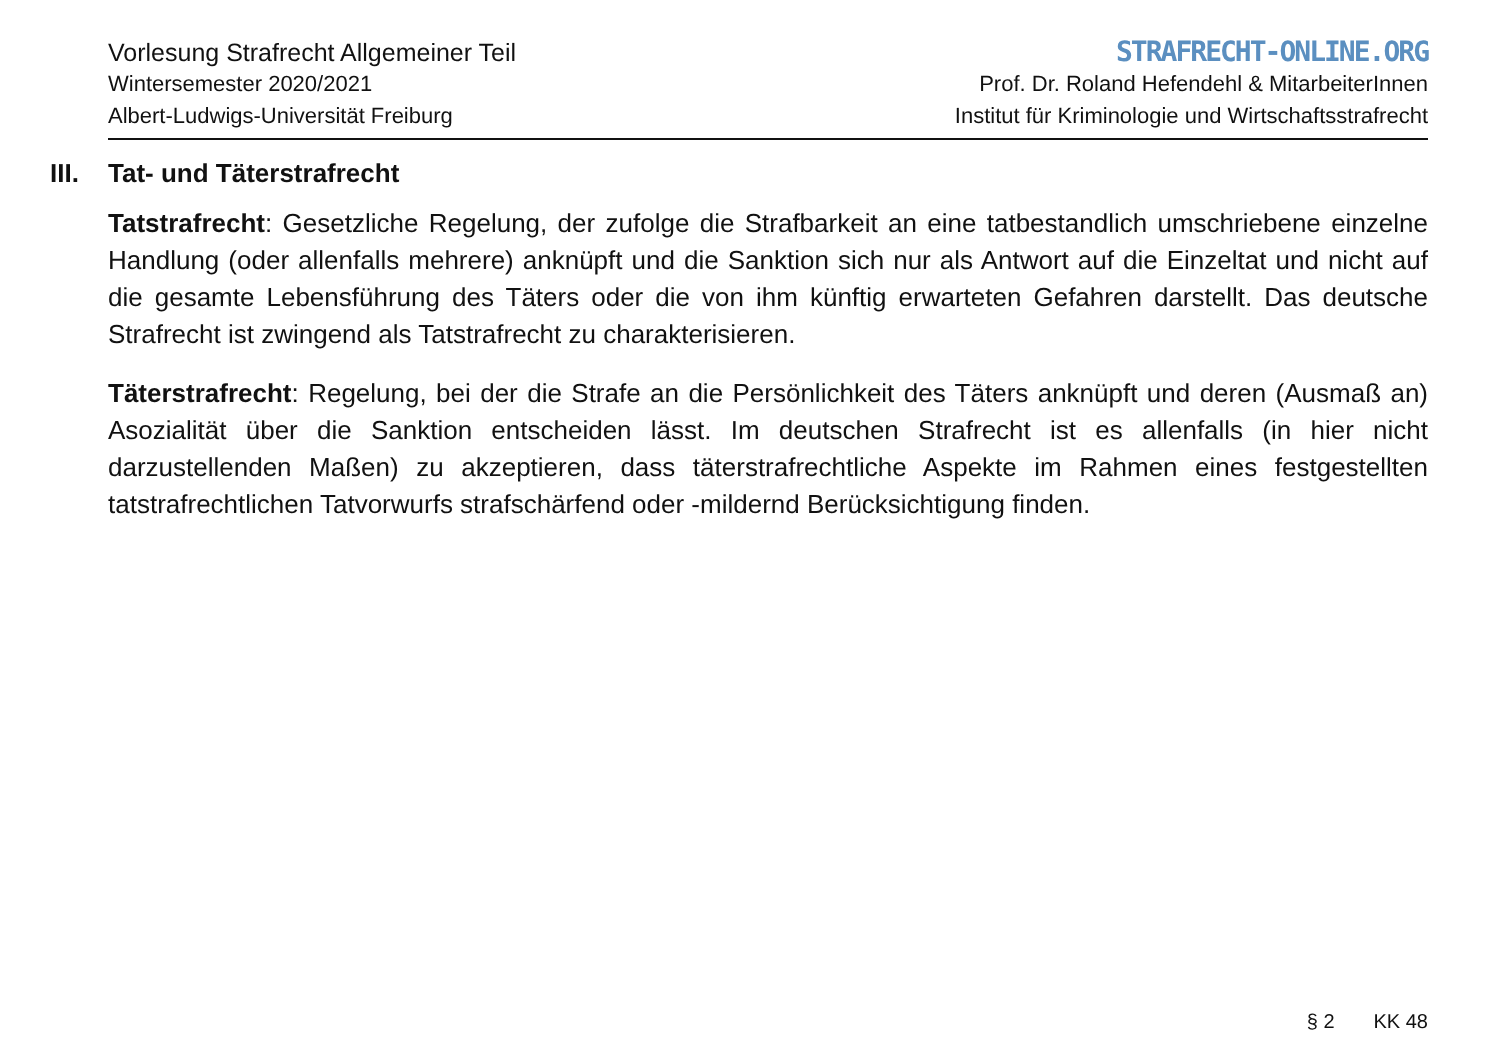Vorlesung Strafrecht Allgemeiner Teil
Wintersemester 2020/2021
Albert-Ludwigs-Universität Freiburg
STRAFRECHT-ONLINE.ORG
Prof. Dr. Roland Hefendehl & MitarbeiterInnen
Institut für Kriminologie und Wirtschaftsstrafrecht
III. Tat- und Täterstrafrecht
Tatstrafrecht: Gesetzliche Regelung, der zufolge die Strafbarkeit an eine tatbestandlich umschriebene einzelne Handlung (oder allenfalls mehrere) anknüpft und die Sanktion sich nur als Antwort auf die Einzeltat und nicht auf die gesamte Lebensführung des Täters oder die von ihm künftig erwarteten Gefahren darstellt. Das deutsche Strafrecht ist zwingend als Tatstrafrecht zu charakterisieren.
Täterstrafrecht: Regelung, bei der die Strafe an die Persönlichkeit des Täters anknüpft und deren (Ausmaß an) Asozialität über die Sanktion entscheiden lässt. Im deutschen Strafrecht ist es allenfalls (in hier nicht darzustellenden Maßen) zu akzeptieren, dass täterstrafrechtliche Aspekte im Rahmen eines festgestellten tatstrafrechtlichen Tatvorwurfs strafschärfend oder -mildernd Berücksichtigung finden.
§ 2 KK 48